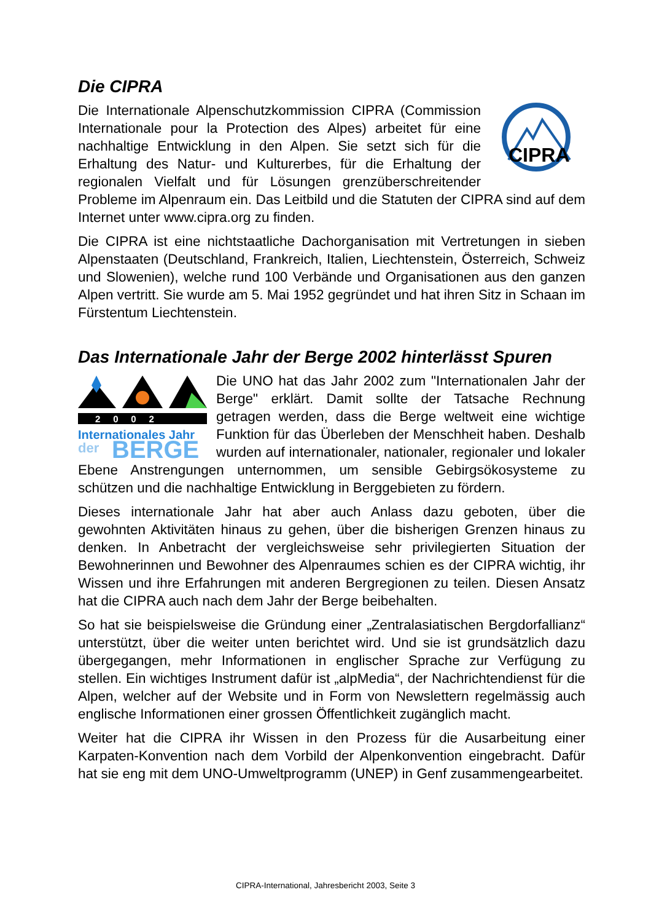Die CIPRA
CIPRA
Die Internationale Alpenschutzkommission CIPRA (Commission Internationale pour la Protection des Alpes) arbeitet für eine nachhaltige Entwicklung in den Alpen. Sie setzt sich für die Erhaltung des Natur- und Kulturerbes, für die Erhaltung der regionalen Vielfalt und für Lösungen grenzüberschreitender Probleme im Alpenraum ein. Das Leitbild und die Statuten der CIPRA sind auf dem Internet unter www.cipra.org zu finden.
Die CIPRA ist eine nichtstaatliche Dachorganisation mit Vertretungen in sieben Alpenstaaten (Deutschland, Frankreich, Italien, Liechtenstein, Österreich, Schweiz und Slowenien), welche rund 100 Verbände und Organisationen aus den ganzen Alpen vertritt. Sie wurde am 5. Mai 1952 gegründet und hat ihren Sitz in Schaan im Fürstentum Liechtenstein.
Das Internationale Jahr der Berge 2002 hinterlässt Spuren
2 0 0 2
Internationales Jahr
der
BERGE
Die UNO hat das Jahr 2002 zum "Internationalen Jahr der Berge" erklärt. Damit sollte der Tatsache Rechnung getragen werden, dass die Berge weltweit eine wichtige Funktion für das Überleben der Menschheit haben. Deshalb wurden auf internationaler, nationaler, regionaler und lokaler Ebene Anstrengungen unternommen, um sensible Gebirgsökosysteme zu schützen und die nachhaltige Entwicklung in Berggebieten zu fördern.
Dieses internationale Jahr hat aber auch Anlass dazu geboten, über die gewohnten Aktivitäten hinaus zu gehen, über die bisherigen Grenzen hinaus zu denken. In Anbetracht der vergleichsweise sehr privilegierten Situation der Bewohnerinnen und Bewohner des Alpenraumes schien es der CIPRA wichtig, ihr Wissen und ihre Erfahrungen mit anderen Bergregionen zu teilen. Diesen Ansatz hat die CIPRA auch nach dem Jahr der Berge beibehalten.
So hat sie beispielsweise die Gründung einer „Zentralasiatischen Bergdorfallianz“ unterstützt, über die weiter unten berichtet wird. Und sie ist grundsätzlich dazu übergegangen, mehr Informationen in englischer Sprache zur Verfügung zu stellen. Ein wichtiges Instrument dafür ist „alpMedia“, der Nachrichtendienst für die Alpen, welcher auf der Website und in Form von Newslettern regelmässig auch englische Informationen einer grossen Öffentlichkeit zugänglich macht.
Weiter hat die CIPRA ihr Wissen in den Prozess für die Ausarbeitung einer Karpaten-Konvention nach dem Vorbild der Alpenkonvention eingebracht. Dafür hat sie eng mit dem UNO-Umweltprogramm (UNEP) in Genf zusammengearbeitet.
CIPRA-International, Jahresbericht 2003, Seite 3